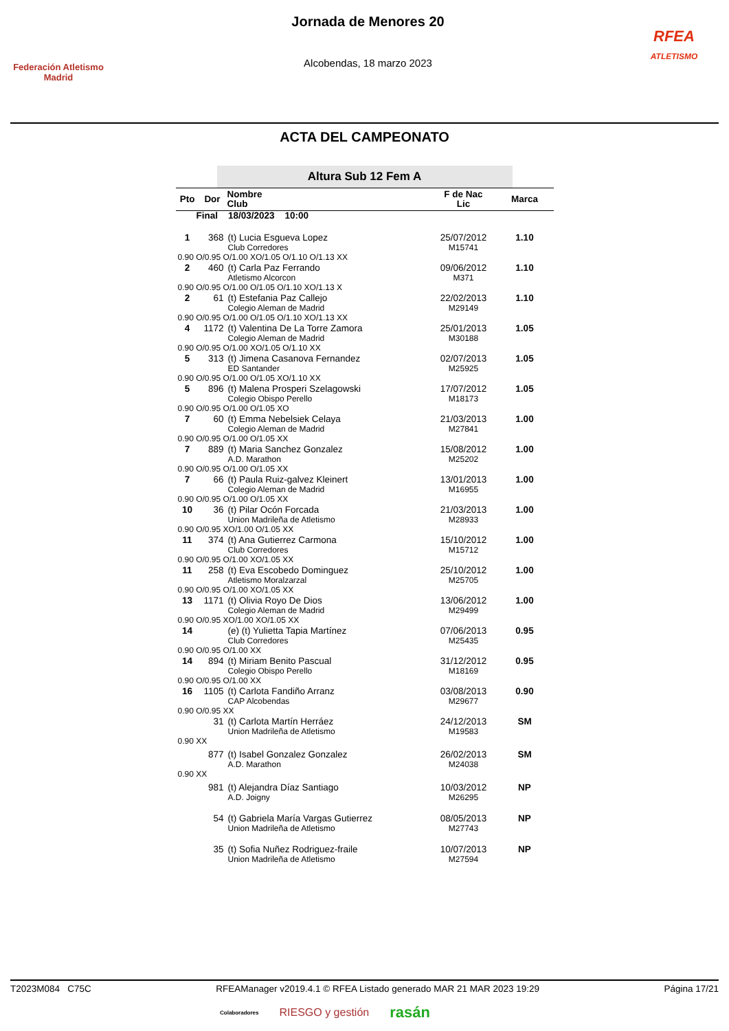Federación Atletismo
Madrid
Jornada de Menores 20
Alcobendas, 18 marzo 2023
RFEA
ATLETISMO
ACTA DEL CAMPEONATO
Altura Sub 12 Fem A
| Pto | Dor | Nombre Club | F de Nac Lic | Marca |
| --- | --- | --- | --- | --- |
| Final 18/03/2023 10:00 | | | | |
| 1 | 368 | (t) Lucia Esgueva Lopez Club Corredores | 25/07/2012 M15741 | 1.10 |
| 0.90 O/0.95 O/1.00 XO/1.05 O/1.10 O/1.13 XX | | | | |
| 2 | 460 | (t) Carla Paz Ferrando Atletismo Alcorcon | 09/06/2012 M371 | 1.10 |
| 0.90 O/0.95 O/1.00 O/1.05 O/1.10 XO/1.13 X | | | | |
| 2 | 61 | (t) Estefania Paz Callejo Colegio Aleman de Madrid | 22/02/2013 M29149 | 1.10 |
| 0.90 O/0.95 O/1.00 O/1.05 O/1.10 XO/1.13 XX | | | | |
| 4 | 1172 | (t) Valentina De La Torre Zamora Colegio Aleman de Madrid | 25/01/2013 M30188 | 1.05 |
| 0.90 O/0.95 O/1.00 XO/1.05 O/1.10 XX | | | | |
| 5 | 313 | (t) Jimena Casanova Fernandez ED Santander | 02/07/2013 M25925 | 1.05 |
| 0.90 O/0.95 O/1.00 O/1.05 XO/1.10 XX | | | | |
| 5 | 896 | (t) Malena Prosperi Szelagowski Colegio Obispo Perello | 17/07/2012 M18173 | 1.05 |
| 0.90 O/0.95 O/1.00 O/1.05 XO | | | | |
| 7 | 60 | (t) Emma Nebelsiek Celaya Colegio Aleman de Madrid | 21/03/2013 M27841 | 1.00 |
| 0.90 O/0.95 O/1.00 O/1.05 XX | | | | |
| 7 | 889 | (t) Maria Sanchez Gonzalez A.D. Marathon | 15/08/2012 M25202 | 1.00 |
| 0.90 O/0.95 O/1.00 O/1.05 XX | | | | |
| 7 | 66 | (t) Paula Ruiz-galvez Kleinert Colegio Aleman de Madrid | 13/01/2013 M16955 | 1.00 |
| 0.90 O/0.95 O/1.00 O/1.05 XX | | | | |
| 10 | 36 | (t) Pilar Ocón Forcada Union Madrileña de Atletismo | 21/03/2013 M28933 | 1.00 |
| 0.90 O/0.95 XO/1.00 O/1.05 XX | | | | |
| 11 | 374 | (t) Ana Gutierrez Carmona Club Corredores | 15/10/2012 M15712 | 1.00 |
| 0.90 O/0.95 O/1.00 XO/1.05 XX | | | | |
| 11 | 258 | (t) Eva Escobedo Dominguez Atletismo Moralzarzal | 25/10/2012 M25705 | 1.00 |
| 0.90 O/0.95 O/1.00 XO/1.05 XX | | | | |
| 13 | 1171 | (t) Olivia Royo De Dios Colegio Aleman de Madrid | 13/06/2012 M29499 | 1.00 |
| 0.90 O/0.95 XO/1.00 XO/1.05 XX | | | | |
| 14 | | (e) (t) Yulietta Tapia Martínez Club Corredores | 07/06/2013 M25435 | 0.95 |
| 0.90 O/0.95 O/1.00 XX | | | | |
| 14 | 894 | (t) Miriam Benito Pascual Colegio Obispo Perello | 31/12/2012 M18169 | 0.95 |
| 0.90 O/0.95 O/1.00 XX | | | | |
| 16 | 1105 | (t) Carlota Fandiño Arranz CAP Alcobendas | 03/08/2013 M29677 | 0.90 |
| 0.90 O/0.95 XX | | | | |
| | 31 | (t) Carlota Martín Herráez Union Madrileña de Atletismo | 24/12/2013 M19583 | SM |
| 0.90 XX | | | | |
| | 877 | (t) Isabel Gonzalez Gonzalez A.D. Marathon | 26/02/2013 M24038 | SM |
| 0.90 XX | | | | |
| | 981 | (t) Alejandra Díaz Santiago A.D. Joigny | 10/03/2012 M26295 | NP |
| | 54 | (t) Gabriela María Vargas Gutierrez Union Madrileña de Atletismo | 08/05/2013 M27743 | NP |
| | 35 | (t) Sofia Nuñez Rodriguez-fraile Union Madrileña de Atletismo | 10/07/2013 M27594 | NP |
T2023M084 C75C RFEAManager v2019.4.1 © RFEA Listado generado MAR 21 MAR 2023 19:29 Página 17/21
Colaboradores RIESGO y gestión rasán